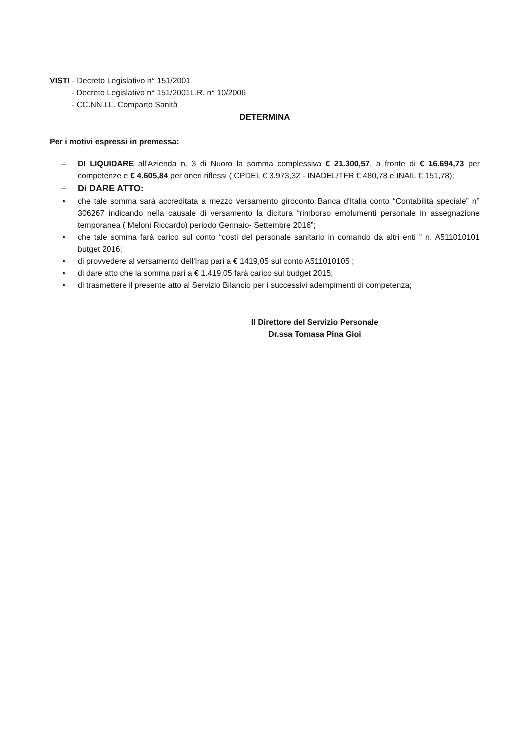VISTI - Decreto Legislativo n° 151/2001
- Decreto Legislativo n° 151/2001L.R. n° 10/2006
- CC.NN.LL. Comparto Sanità
DETERMINA
Per i motivi espressi in premessa:
– DI LIQUIDARE all'Azienda n. 3 di Nuoro la somma complessiva € 21.300,57, a fronte di € 16.694,73 per competenze e € 4.605,84 per oneri riflessi ( CPDEL € 3.973,32 - INADEL/TFR € 480,78 e INAIL € 151,78);
– Di DARE ATTO:
• che tale somma sarà accreditata a mezzo versamento giroconto Banca d'Italia conto “Contabilità speciale” n° 306267 indicando nella causale di versamento la dicitura “rimborso emolumenti personale in assegnazione temporanea ( Meloni Riccardo) periodo Gennaio- Settembre 2016”;
• che tale somma farà carico sul conto “costi del personale sanitario in comando da altri enti ” n. A511010101 butget 2016;
• di provvedere al versamento dell'Irap pari a € 1419,05 sul conto A511010105 ;
• di dare atto che la somma pari a € 1.419,05 farà carico sul budget 2015;
• di trasmettere il presente atto al Servizio Bilancio per i successivi adempimenti di competenza;
Il Direttore del Servizio Personale
Dr.ssa Tomasa Pina Gioi